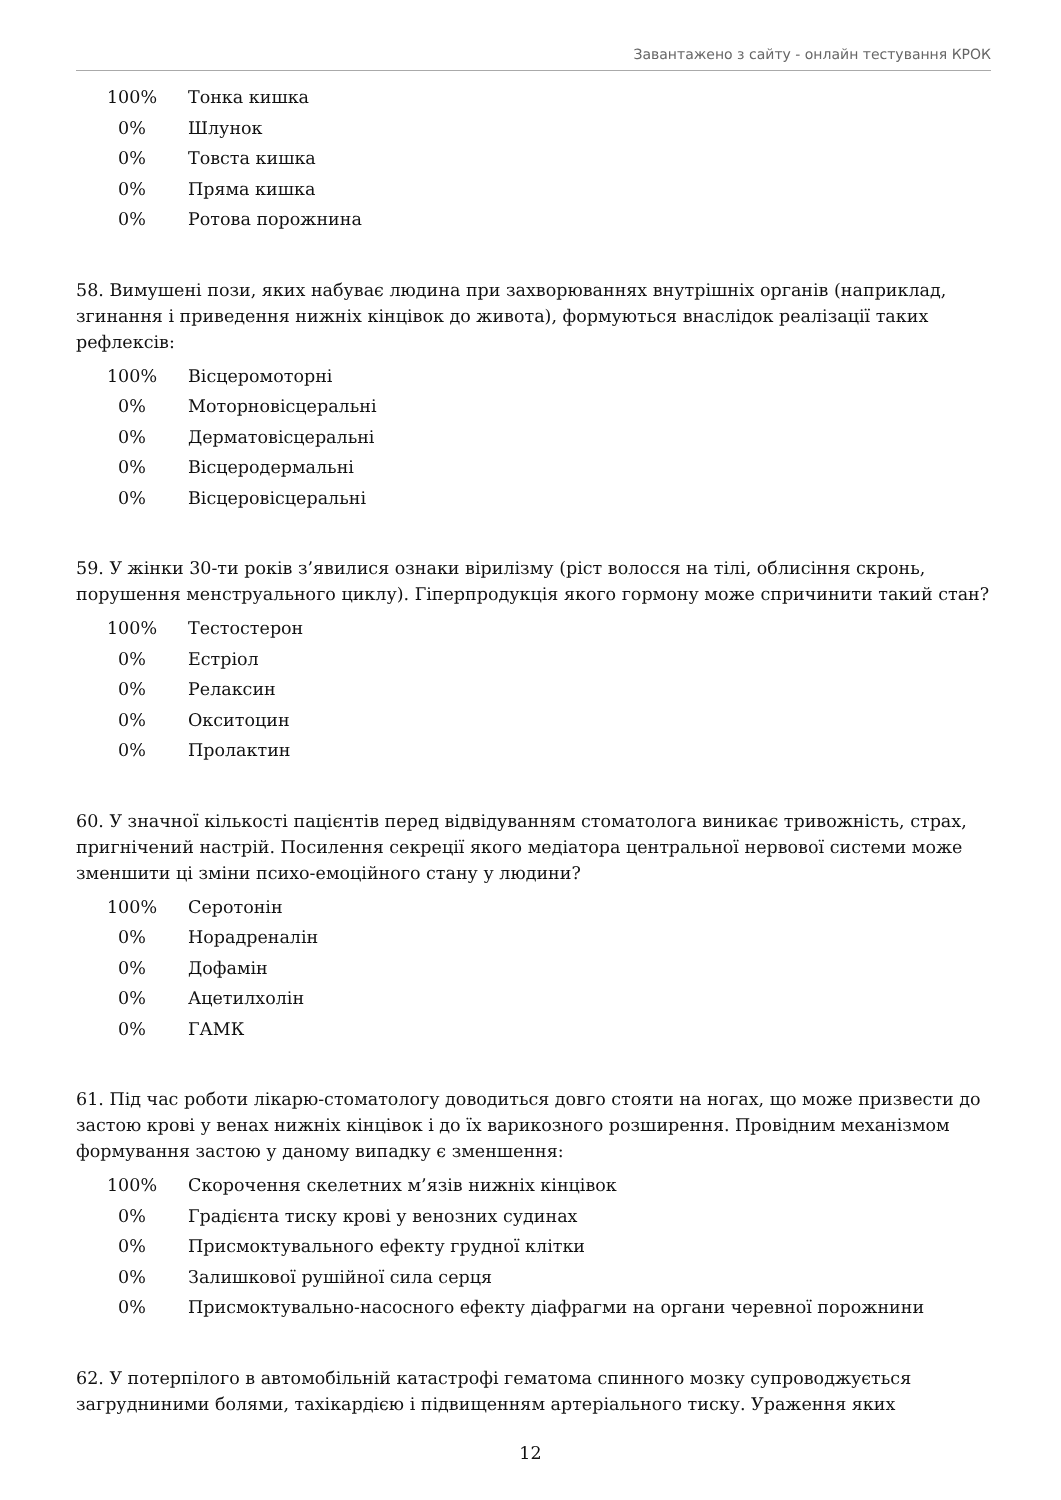Завантажено з сайту - онлайн тестування КРОК
| 100% | Тонка кишка |
| 0% | Шлунок |
| 0% | Товста кишка |
| 0% | Пряма кишка |
| 0% | Ротова порожнина |
58. Вимушені пози, яких набуває людина при захворюваннях внутрішніх органів (наприклад, згинання і приведення нижніх кінцівок до живота), формуються внаслідок реалізації таких рефлексів:
| 100% | Вісцеромоторні |
| 0% | Моторновісцеральні |
| 0% | Дерматовісцеральні |
| 0% | Вісцеродермальні |
| 0% | Вісцеровісцеральні |
59. У жінки 30-ти років з’явилися ознаки вірилізму (ріст волосся на тілі, облисіння скронь, порушення менструального циклу). Гіперпродукція якого гормону може спричинити такий стан?
| 100% | Тестостерон |
| 0% | Естріол |
| 0% | Релаксин |
| 0% | Окситоцин |
| 0% | Пролактин |
60. У значної кількості пацієнтів перед відвідуванням стоматолога виникає тривожність, страх, пригнічений настрій. Посилення секреції якого медіатора центральної нервової системи може зменшити ці зміни психо-емоційного стану у людини?
| 100% | Серотонін |
| 0% | Норадреналін |
| 0% | Дофамін |
| 0% | Ацетилхолін |
| 0% | ГАМК |
61. Під час роботи лікарю-стоматологу доводиться довго стояти на ногах, що може призвести до застою крові у венах нижніх кінцівок і до їх варикозного розширення. Провідним механізмом формування застою у даному випадку є зменшення:
| 100% | Скорочення скелетних м’язів нижніх кінцівок |
| 0% | Градієнта тиску крові у венозних судинах |
| 0% | Присмоктувального ефекту грудної клітки |
| 0% | Залишкової рушійної сила серця |
| 0% | Присмоктувально-насосного ефекту діафрагми на органи черевної порожнини |
62. У потерпілого в автомобільній катастрофі гематома спинного мозку супроводжується загрудниними болями, тахікардією і підвищенням артеріального тиску. Ураження яких
12